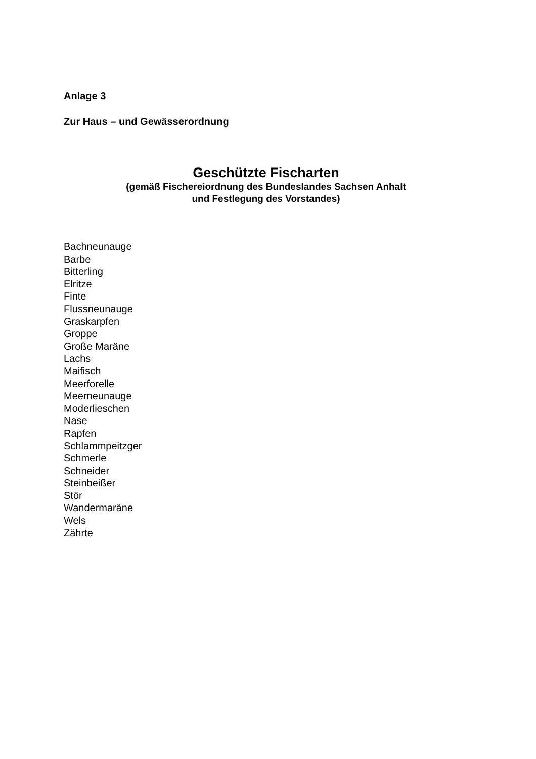Anlage 3
Zur Haus – und Gewässerordnung
Geschützte Fischarten
(gemäß Fischereiordnung des Bundeslandes Sachsen Anhalt
und Festlegung des Vorstandes)
Bachneunauge
Barbe
Bitterling
Elritze
Finte
Flussneunauge
Graskarpfen
Groppe
Große Maräne
Lachs
Maifisch
Meerforelle
Meerneunauge
Moderlieschen
Nase
Rapfen
Schlammpeitzger
Schmerle
Schneider
Steinbeißer
Stör
Wandermaräne
Wels
Zährte